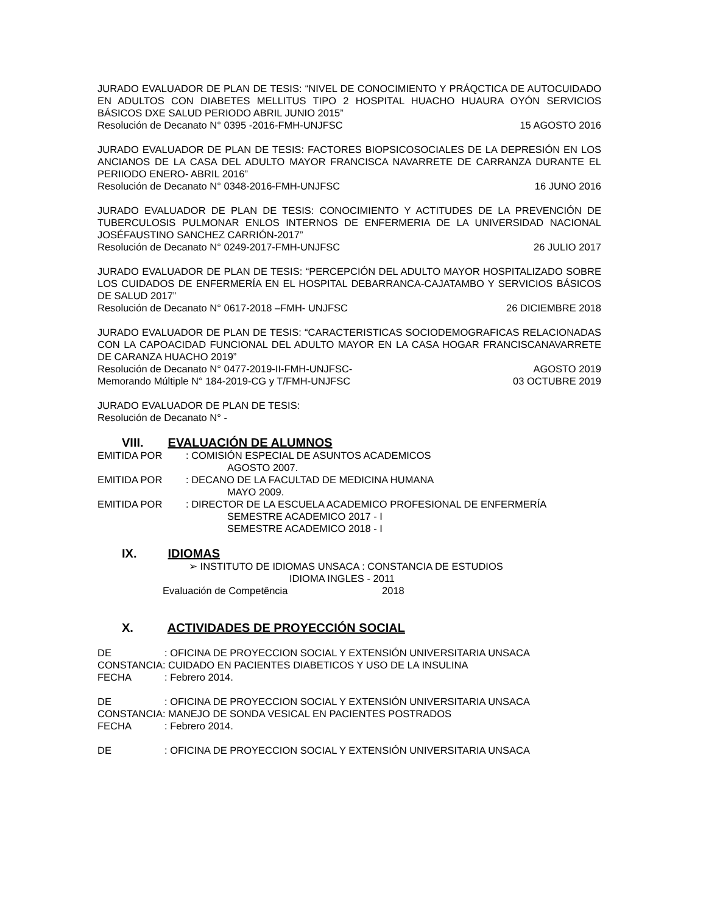JURADO EVALUADOR DE PLAN DE TESIS: “NIVEL DE CONOCIMIENTO Y PRÁQCTICA DE AUTOCUIDADO EN ADULTOS CON DIABETES MELLITUS TIPO 2 HOSPITAL HUACHO HUAURA OYÓN SERVICIOS BÁSICOS DXE SALUD PERIODO ABRIL JUNIO 2015”
Resolución de Decanato N° 0395 -2016-FMH-UNJFSC 15 AGOSTO 2016
JURADO EVALUADOR DE PLAN DE TESIS: FACTORES BIOPSICOSOCIALES DE LA DEPRESIÓN EN LOS ANCIANOS DE LA CASA DEL ADULTO MAYOR FRANCISCA NAVARRETE DE CARRANZA DURANTE EL PERIIODO ENERO- ABRIL 2016”
Resolución de Decanato N° 0348-2016-FMH-UNJFSC 16 JUNO 2016
JURADO EVALUADOR DE PLAN DE TESIS: CONOCIMIENTO Y ACTITUDES DE LA PREVENCIÓN DE TUBERCULOSIS PULMONAR ENLOS INTERNOS DE ENFERMERIA DE LA UNIVERSIDAD NACIONAL JOSÉFAUSTINO SANCHEZ CARRIÓN-2017”
Resolución de Decanato N° 0249-2017-FMH-UNJFSC 26 JULIO 2017
JURADO EVALUADOR DE PLAN DE TESIS: “PERCEPCIÓN DEL ADULTO MAYOR HOSPITALIZADO SOBRE LOS CUIDADOS DE ENFERMERÍA EN EL HOSPITAL DEBARRANCA-CAJATAMBO Y SERVICIOS BÁSICOS DE SALUD 2017”
Resolución de Decanato N° 0617-2018 –FMH- UNJFSC 26 DICIEMBRE 2018
JURADO EVALUADOR DE PLAN DE TESIS: “CARACTERISTICAS SOCIODEMOGRAFICAS RELACIONADAS CON LA CAPOACIDAD FUNCIONAL DEL ADULTO MAYOR EN LA CASA HOGAR FRANCISCANAVARRETE DE CARANZA HUACHO 2019”
Resolución de Decanato N° 0477-2019-II-FMH-UNJFSC- AGOSTO 2019
Memorando Múltiple N° 184-2019-CG y T/FMH-UNJFSC 03 OCTUBRE 2019
JURADO EVALUADOR DE PLAN DE TESIS:
Resolución de Decanato N° -
VIII. EVALUACIÓN DE ALUMNOS
EMITIDA POR: COMISIÓN ESPECIAL DE ASUNTOS ACADEMICOS
AGOSTO 2007.
EMITIDA POR: DECANO DE LA FACULTAD DE MEDICINA HUMANA
MAYO 2009.
EMITIDA POR: DIRECTOR DE LA ESCUELA ACADEMICO PROFESIONAL DE ENFERMERÍA
SEMESTRE ACADEMICO 2017 - I
SEMESTRE ACADEMICO 2018 - I
IX. IDIOMAS
➢ INSTITUTO DE IDIOMAS UNSACA : CONSTANCIA DE ESTUDIOS
IDIOMA INGLES - 2011
Evaluación de Competência 2018
X. ACTIVIDADES DE PROYECCIÓN SOCIAL
DE: OFICINA DE PROYECCION SOCIAL Y EXTENSIÓN UNIVERSITARIA UNSACA
CONSTANCIA: CUIDADO EN PACIENTES DIABETICOS Y USO DE LA INSULINA
FECHA: Febrero 2014.
DE: OFICINA DE PROYECCION SOCIAL Y EXTENSIÓN UNIVERSITARIA UNSACA
CONSTANCIA: MANEJO DE SONDA VESICAL EN PACIENTES POSTRADOS
FECHA: Febrero 2014.
DE: OFICINA DE PROYECCION SOCIAL Y EXTENSIÓN UNIVERSITARIA UNSACA